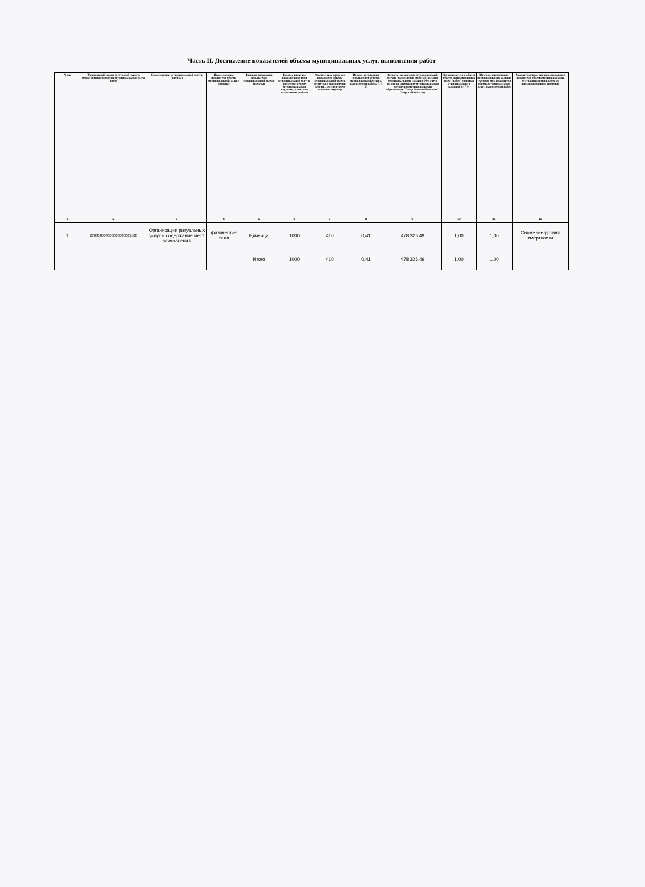Часть II. Достижение показателей объема муниципальных услуг, выполнения работ
| N п/п | Уникальный номер реестровой записи ведомственного перечня муниципальных услуг (работ) | Наименование муниципальной услуги (работы) | Наименование показателя объема муниципальной услуги (работы) | Единица измерения показателя муниципальной услуги (работы) | Годовое значение показателя объема муниципальной услуги, предусмотренное муниципальным заданием, отметка о выполнении работы | Фактическое значение показателя объема муниципальной услуги (отметка о выполнении работы), достигнутое в отчетном периоде | Индекс достижения показателей объема муниципальной услуги, выполнения работы (7 / 6) | Затраты на оказание муниципальной услуги (выполнения работы) согласно муниципальному заданию (без учета затрат на содержание муниципального имущества муниципального образования "Город Вышний Волочек" Тверской области) | Вес показателя в общем объеме муниципальных услуг (работ) в рамках муниципального задания (9 / ∑ 9) | Итоговое выполнение муниципального задания с учетом веса показателя объема муниципальных услуг, выполнения работ | Характеристика причин отклонения показателя объема муниципальных услуг, выполнения работ от запланированного значения |
| --- | --- | --- | --- | --- | --- | --- | --- | --- | --- | --- | --- |
| 1 | 2 | 3 | 4 | 5 | 6 | 7 | 8 | 9 | 10 | 11 | 12 |
| 1 | 280830004000000000007100 | Организация ритуальных услуг и содержание мест захоронения | физические лица | Единица | 1000 | 410 | 0,41 | 478 326,49 | 1,00 | 1,00 | Снижение уровня смертности |
| | | | | Итого | 1000 | 410 | 0,41 | 478 326,49 | 1,00 | 1,00 | |